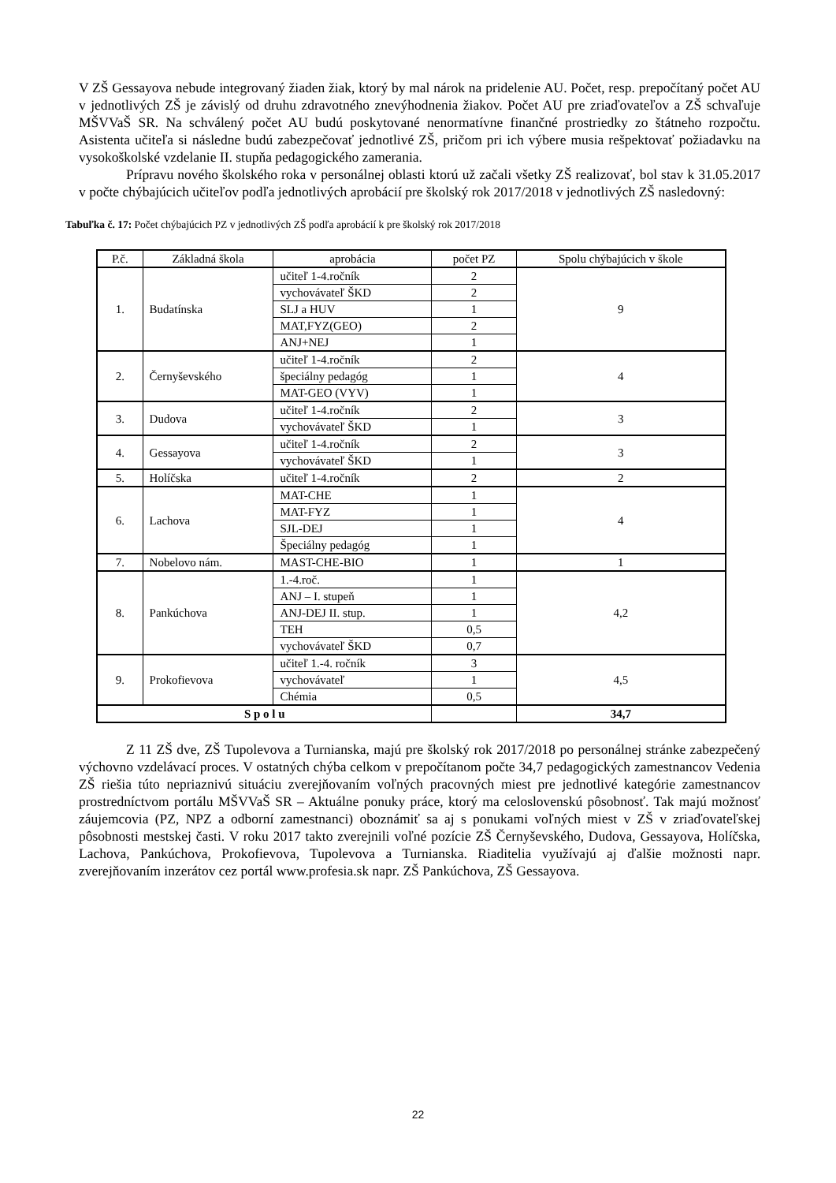V ZŠ Gessayova nebude integrovaný žiaden žiak, ktorý by mal nárok na pridelenie AU. Počet, resp. prepočítaný počet AU v jednotlivých ZŠ je závislý od druhu zdravotného znevýhodnenia žiakov. Počet AU pre zriaďovateľov a ZŠ schvaľuje MŠVVaŠ SR. Na schválený počet AU budú poskytované nenormatívne finančné prostriedky zo štátneho rozpočtu. Asistenta učiteľa si následne budú zabezpečovať jednotlivé ZŠ, pričom pri ich výbere musia rešpektovať požiadavku na vysokoškolské vzdelanie II. stupňa pedagogického zamerania.
Prípravu nového školského roka v personálnej oblasti ktorú už začali všetky ZŠ realizovať, bol stav k 31.05.2017 v počte chýbajúcich učiteľov podľa jednotlivých aprobácií pre školský rok 2017/2018 v jednotlivých ZŠ nasledovný:
Tabuľka č. 17: Počet chýbajúcich PZ v jednotlivých ZŠ podľa aprobácií k pre školský rok 2017/2018
| P.č. | Základná škola | aprobácia | počet PZ | Spolu chýbajúcich v škole |
| --- | --- | --- | --- | --- |
| 1. | Budatínska | učiteľ 1-4.ročník | 2 | 9 |
| | | vychovávateľ ŠKD | 2 | |
| | | SLJ a HUV | 1 | |
| | | MAT,FYZ(GEO) | 2 | |
| | | ANJ+NEJ | 1 | |
| 2. | Černyševského | učiteľ 1-4.ročník | 2 | 4 |
| | | špeciálny pedagóg | 1 | |
| | | MAT-GEO (VYV) | 1 | |
| 3. | Dudova | učiteľ 1-4.ročník | 2 | 3 |
| | | vychovávateľ ŠKD | 1 | |
| 4. | Gessayova | učiteľ 1-4.ročník | 2 | 3 |
| | | vychovávateľ ŠKD | 1 | |
| 5. | Holíčska | učiteľ 1-4.ročník | 2 | 2 |
| 6. | Lachova | MAT-CHE | 1 | 4 |
| | | MAT-FYZ | 1 | |
| | | SJL-DEJ | 1 | |
| | | Špeciálny pedagóg | 1 | |
| 7. | Nobelovo nám. | MAST-CHE-BIO | 1 | 1 |
| 8. | Pankúchova | 1.-4.roč. | 1 | 4,2 |
| | | ANJ – I. stupeň | 1 | |
| | | ANJ-DEJ II. stup. | 1 | |
| | | TEH | 0,5 | |
| | | vychovávateľ ŠKD | 0,7 | |
| 9. | Prokofievova | učiteľ 1.-4. ročník | 3 | 4,5 |
| | | vychovávateľ | 1 | |
| | | Chémia | 0,5 | |
| S p o l u | | | | 34,7 |
Z 11 ZŠ dve, ZŠ Tupolevova a Turnianska, majú pre školský rok 2017/2018 po personálnej stránke zabezpečený výchovno vzdelávací proces. V ostatných chýba celkom v prepočítanom počte 34,7 pedagogických zamestnancov Vedenia ZŠ riešia túto nepriaznivú situáciu zverejňovaním voľných pracovných miest pre jednotlivé kategórie zamestnancov prostredníctvom portálu MŠVVaŠ SR – Aktuálne ponuky práce, ktorý ma celoslovenskú pôsobnosť. Tak majú možnosť záujemcovia (PZ, NPZ a odborní zamestnanci) oboznámiť sa aj s ponukami voľných miest v ZŠ v zriaďovateľskej pôsobnosti mestskej časti. V roku 2017 takto zverejnili voľné pozície ZŠ Černyševského, Dudova, Gessayova, Holíčska, Lachova, Pankúchova, Prokofievova, Tupolevova a Turnianska. Riaditelia využívajú aj ďalšie možnosti napr. zverejňovaním inzerátov cez portál www.profesia.sk napr. ZŠ Pankúchova, ZŠ Gessayova.
22